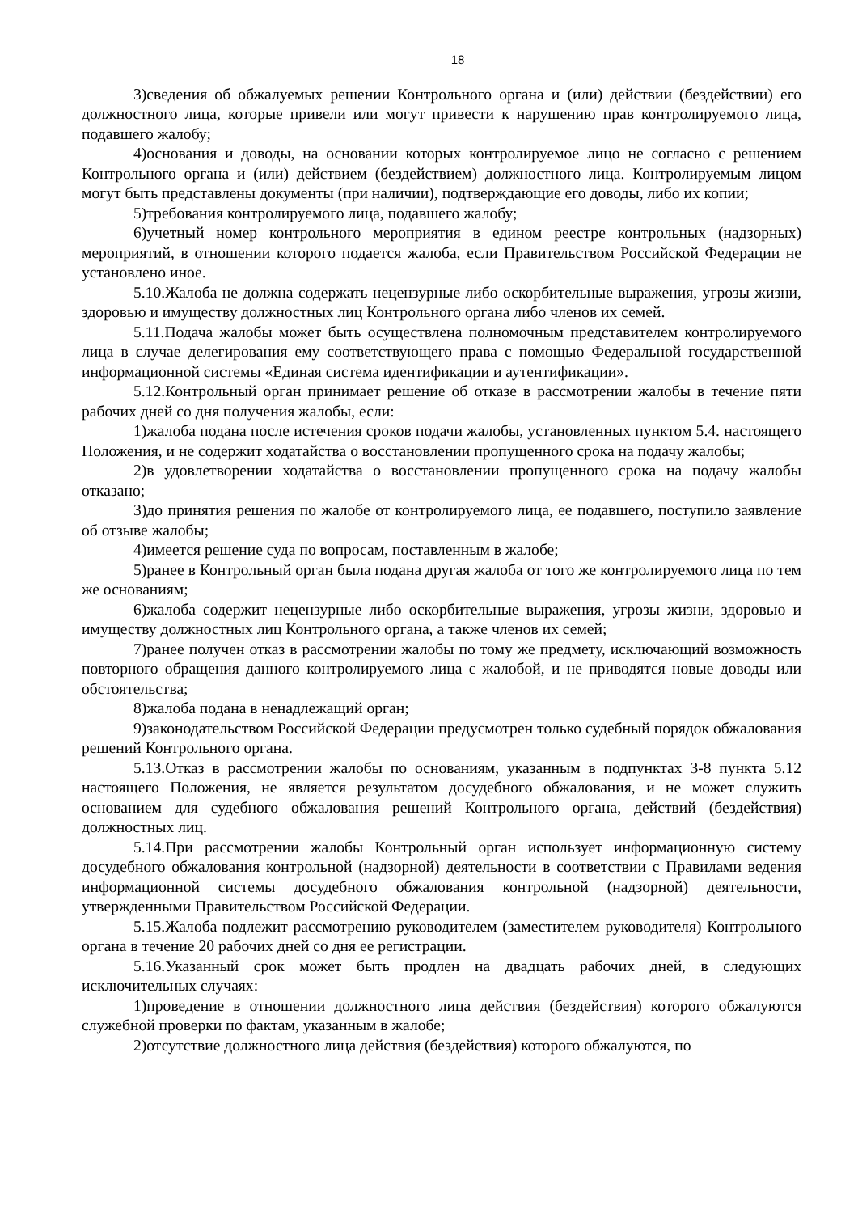18
3)сведения об обжалуемых решении Контрольного органа и (или) действии (бездействии) его должностного лица, которые привели или могут привести к нарушению прав контролируемого лица, подавшего жалобу;
4)основания и доводы, на основании которых контролируемое лицо не согласно с решением Контрольного органа и (или) действием (бездействием) должностного лица. Контролируемым лицом могут быть представлены документы (при наличии), подтверждающие его доводы, либо их копии;
5)требования контролируемого лица, подавшего жалобу;
6)учетный номер контрольного мероприятия в едином реестре контрольных (надзорных) мероприятий, в отношении которого подается жалоба, если Правительством Российской Федерации не установлено иное.
5.10.Жалоба не должна содержать нецензурные либо оскорбительные выражения, угрозы жизни, здоровью и имуществу должностных лиц Контрольного органа либо членов их семей.
5.11.Подача жалобы может быть осуществлена полномочным представителем контролируемого лица в случае делегирования ему соответствующего права с помощью Федеральной государственной информационной системы «Единая система идентификации и аутентификации».
5.12.Контрольный орган принимает решение об отказе в рассмотрении жалобы в течение пяти рабочих дней со дня получения жалобы, если:
1)жалоба подана после истечения сроков подачи жалобы, установленных пунктом 5.4. настоящего Положения, и не содержит ходатайства о восстановлении пропущенного срока на подачу жалобы;
2)в удовлетворении ходатайства о восстановлении пропущенного срока на подачу жалобы отказано;
3)до принятия решения по жалобе от контролируемого лица, ее подавшего, поступило заявление об отзыве жалобы;
4)имеется решение суда по вопросам, поставленным в жалобе;
5)ранее в Контрольный орган была подана другая жалоба от того же контролируемого лица по тем же основаниям;
6)жалоба содержит нецензурные либо оскорбительные выражения, угрозы жизни, здоровью и имуществу должностных лиц Контрольного органа, а также членов их семей;
7)ранее получен отказ в рассмотрении жалобы по тому же предмету, исключающий возможность повторного обращения данного контролируемого лица с жалобой, и не приводятся новые доводы или обстоятельства;
8)жалоба подана в ненадлежащий орган;
9)законодательством Российской Федерации предусмотрен только судебный порядок обжалования решений Контрольного органа.
5.13.Отказ в рассмотрении жалобы по основаниям, указанным в подпунктах 3-8 пункта 5.12 настоящего Положения, не является результатом досудебного обжалования, и не может служить основанием для судебного обжалования решений Контрольного органа, действий (бездействия) должностных лиц.
5.14.При рассмотрении жалобы Контрольный орган использует информационную систему досудебного обжалования контрольной (надзорной) деятельности в соответствии с Правилами ведения информационной системы досудебного обжалования контрольной (надзорной) деятельности, утвержденными Правительством Российской Федерации.
5.15.Жалоба подлежит рассмотрению руководителем (заместителем руководителя) Контрольного органа в течение 20 рабочих дней со дня ее регистрации.
5.16.Указанный срок может быть продлен на двадцать рабочих дней, в следующих исключительных случаях:
1)проведение в отношении должностного лица действия (бездействия) которого обжалуются служебной проверки по фактам, указанным в жалобе;
2)отсутствие должностного лица действия (бездействия) которого обжалуются, по